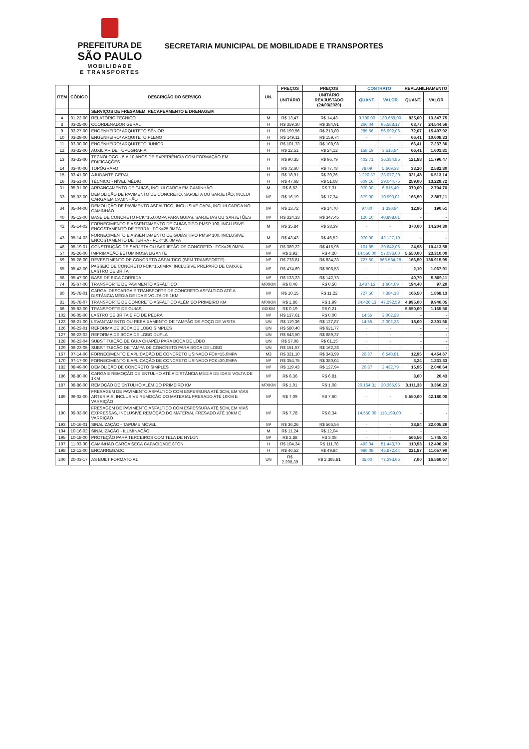PREFEITURA DE
SÃO PAULO
MOBILIDADE
E TRANSPORTES
SECRETARIA MUNICIPAL DE MOBILIDADE E TRANSPORTES
| ITEM | CÓDIGO | DESCRIÇÃO DO SERVIÇO | UN. | PREÇOS | PREÇOS | CONTRATO | | REPLANILHAMENTO | |
| --- | --- | --- | --- | --- | --- | --- | --- | --- | --- |
| | | | | UNITÁRIO | UNITÁRIO REAJUSTADO (24/03/2020) | QUANT. | VALOR | QUANT. | VALOR |
| | | SERVIÇOS DE FRESAGEM, RECAPEAMENTO E DRENAGEM | | | | | | | |
| 4 | 01-22-00 | RELATÓRIO TÉCNICO | M | R$ 13,47 | R$ 14,43 | 9.700,00 | 130.659,00 | 925,00 | 13.347,75 |
| 8 | 03-25-00 | COORDENADOR GERAL | H | R$ 359,30 | R$ 384,91 | 266,04 | 95.588,17 | 63,77 | 24.544,56 |
| 9 | 03-27-00 | ENGENHEIRO/ ARQUITETO SÊNIOR | H | R$ 199,56 | R$ 213,80 | 285,56 | 56.992,06 | 72,07 | 15.407,92 |
| 10 | 03-29-00 | ENGENHEIRO/ ARQUITETO PLENO | H | R$ 149,11 | R$ 159,74 | - | - | 66,41 | 10.608,33 |
| 11 | 03-30-00 | ENGENHEIRO/ ARQUITETO JUNIOR | H | R$ 101,73 | R$ 108,98 | - | - | 66,41 | 7.237,36 |
| 12 | 03-32-00 | AUXILIAR DE TOPOGRAFIA | H | R$ 22,51 | R$ 24,12 | 158,19 | 3.515,84 | 66,41 | 1.601,81 |
| 13 | 03-33-00 | TECNÓLOGO - 5 À 10 ANOS DE EXPERIÊNCIA COM FORMAÇÃO EM EDIFICAÇÕES | H | R$ 90,35 | R$ 96,79 | 402,71 | 36.384,85 | 121,88 | 11.796,47 |
| 14 | 03-40-00 | TOPÓGRAFO | H | R$ 72,60 | R$ 77,78 | 78,09 | 5.669,33 | 33,20 | 2.582,30 |
| 15 | 03-41-00 | AJUDANTE GERAL | H | R$ 18,91 | R$ 20,26 | 1.220,37 | 23.077,20 | 321,48 | 6.513,14 |
| 16 | 03-51-00 | TÉCNICO - NÍVEL MÉDIO | H | R$ 47,68 | R$ 51,08 | 609,16 | 29.044,75 | 259,00 | 13.229,72 |
| 31 | 05-01-00 | ARRANCAMENTO DE GUIAS, INCLUI CARGA EM CAMINHÃO | M | R$ 6,82 | R$ 7,31 | 970,00 | 6.615,40 | 370,00 | 2.704,70 |
| 33 | 05-03-00 | DEMOLIÇÃO DE PAVIMENTO DE CONCRETO, SARJETA OU SARJETÃO, INCLUI CARGA EM CAMINHÃO | M² | R$ 16,19 | R$ 17,34 | 679,00 | 10.993,01 | 166,50 | 2.887,11 |
| 34 | 05-04-00 | DEMOLIÇÃO DE PAVIMENTO ASFÁLTICO, INCLUSIVE CAPA, INCLUI CARGA NO CAMINHÃO | M² | R$ 13,72 | R$ 14,70 | 97,00 | 1.330,84 | 12,96 | 190,51 |
| 40 | 05-13-00 | BASE DE CONCRETO FCK=15,00MPA PARA GUIAS, SARJETAS OU SARJETÕES | M³ | R$ 324,33 | R$ 347,45 | 126,10 | 40.898,01 | - | - |
| 42 | 05-14-02 | FORNECIMENTO E ASSENTAMENTO DE GUIAS TIPO PMSP 100, INCLUSIVE ENCOSTAMENTO DE TERRA - FCK=25,0MPA | M | R$ 35,84 | R$ 38,39 | - | - | 370,00 | 14.204,30 |
| 43 | 05-14-03 | FORNECIMENTO E ASSENTAMENTO DE GUIAS TIPO PMSP 100, INCLUSIVE ENCOSTAMENTO DE TERRA - FCK=30,0MPA | M | R$ 43,43 | R$ 46,52 | 970,00 | 42.127,10 | - | - |
| 46 | 05-19-01 | CONSTRUÇÃO DE SARJETA OU SARJETÃO DE CONCRETO - FCK=25,0MPA | M³ | R$ 389,22 | R$ 416,96 | 101,85 | 39.642,06 | 24,98 | 10.413,58 |
| 57 | 05-26-00 | IMPRIMAÇÃO BETUMINOSA LIGANTE | M² | R$ 3,92 | R$ 4,20 | 14.550,00 | 57.036,00 | 5.550,00 | 23.310,00 |
| 59 | 05-28-00 | REVESTIMENTO DE CONCRETO ASFÁLTICO (SEM TRANSPORTE) | M³ | R$ 778,81 | R$ 834,33 | 727,50 | 566.584,28 | 166,50 | 138.915,95 |
| 65 | 05-42-00 | PASSEIO DE CONCRETO FCK=15,0MPA, INCLUSIVE PREPARO DE CAIXA E LASTRO DE BRITA | M³ | R$ 474,69 | R$ 508,53 | - | - | 2,10 | 1.067,91 |
| 68 | 05-47-00 | BASE DE BICA CORRIDA | M³ | R$ 133,23 | R$ 142,73 | - | - | 40,70 | 5.809,11 |
| 74 | 05-67-00 | TRANSPORTE DE PAVIMENTO ASFÁLTICO | M²XKM | R$ 0,46 | R$ 0,50 | 3.487,15 | 1.604,09 | 194,40 | 97,20 |
| 80 | 05-78-01 | CARGA, DESCARGA E TRANSPORTE DE CONCRETO ASFÁLTICO ATÉ A DISTÂNCIA MÉDIA DE IDA E VOLTA DE 1KM | M³ | R$ 10,15 | R$ 11,22 | 727,50 | 7.384,13 | 166,50 | 1.868,13 |
| 81 | 05-78-07 | TRANSPORTE DE CONCRETO ASFÁLTICO ALÉM DO PRIMEIRO KM | M³XKM | R$ 1,86 | R$ 1,99 | 24.426,13 | 47.292,59 | 4.995,00 | 9.940,05 |
| 86 | 05-82-00 | TRANSPORTE DE GUIAS | MXKM | R$ 0,19 | R$ 0,21 | - | - | 5.550,00 | 1.165,50 |
| 102 | 06-05-00 | LASTRO DE BRITA E PÓ DE PEDRA | M³ | R$ 137,61 | R$ 0,00 | 14,55 | 2.002,23 | - | - |
| 123 | 06-21-00 | LEVANTAMENTO OU REBAIXAMENTO DE TAMPÃO DE POÇO DE VISITA | UN | R$ 119,36 | R$ 127,87 | 14,55 | 2.002,23 | 18,00 | 2.301,66 |
| 126 | 06-23-01 | REFORMA DE BOCA DE LOBO SIMPLES | UN | R$ 580,40 | R$ 621,77 | - | - | - | - |
| 127 | 06-23-02 | REFORMA DE BOCA DE LOBO DUPLA | UN | R$ 643,50 | R$ 689,37 | - | - | - | - |
| 128 | 06-23-04 | SUBSTITUIÇÃO DE GUIA CHAPÉU PARA BOCA DE LOBO | UN | R$ 57,08 | R$ 61,15 | - | - | - | - |
| 129 | 06-23-05 | SUBSTITUIÇÃO DE TAMPA DE CONCRETO PARA BOCA DE LOBO | UN | R$ 151,57 | R$ 162,38 | - | - | - | - |
| 167 | 07-14-00 | FORNECIMENTO E APLICAÇÃO DE CONCRETO USINADO FCK=15,0MPA | M3 | R$ 321,10 | R$ 343,99 | 20,37 | 6.540,81 | 12,95 | 4.454,67 |
| 170 | 07-17-00 | FORNECIMENTO E APLICAÇÃO DE CONCRETO USINADO FCK=30,0MPA | M³ | R$ 354,75 | R$ 380,04 | - | - | 3,24 | 1.231,33 |
| 182 | 08-49-00 | DEMOLIÇÃO DE CONCRETO SIMPLES | M³ | R$ 119,43 | R$ 127,94 | 20,37 | 2.432,79 | 15,95 | 2.040,64 |
| 186 | 08-80-00 | CARGA E REMOÇÃO DE ENTULHO ATÉ A DISTÂNCIA MÉDIA DE IDA E VOLTA DE 1KM | M³ | R$ 6,36 | R$ 6,81 | | | 3,00 | 20,43 |
| 187 | 08-86-00 | REMOÇÃO DE ENTULHO ALÉM DO PRIMEIRO KM | M³XKM | R$ 1,01 | R$ 1,08 | 20.164,31 | 20.365,95 | 3.111,33 | 3.360,23 |
| 189 | 09-02-00 | FRESAGEM DE PAVIMENTO ASFÁLTICO COM ESPESSURA ATÉ 3CM, EM VIAS ARTERIAIS, INCLUSIVE REMOÇÃO DO MATERIAL FRESADO ATÉ 10KM E VARRIÇÃO | M² | R$ 7,09 | R$ 7,60 | - | - | 5.550,00 | 42.180,00 |
| 190 | 09-03-00 | FRESAGEM DE PAVIMENTO ASFÁLTICO COM ESPESSURA ATÉ 5CM, EM VIAS EXPRESSAS, INCLUSIVE REMOÇÃO DO MATERIAL FRESADO ATÉ 10KM E VARRIÇÃO | M² | R$ 7,78 | R$ 8,34 | 14.550,00 | 113.199,00 | - | - |
| 193 | 10-16-01 | SINALIZAÇÃO - TAPUME MÓVEL | M² | R$ 36,26 | R$ 566,56 | - | - | 38,84 | 22.005,29 |
| 194 | 10-16-02 | SINALIZAÇÃO - ILUMINAÇÃO | M | R$ 11,24 | R$ 12,04 | - | - | - | - |
| 195 | 10-18-00 | PROTEÇÃO PARA TERCEIROS COM TELA DE NYLON | M² | R$ 2,88 | R$ 3,08 | - | - | 566,56 | 1.745,01 |
| 197 | 11-03-00 | CAMINHÃO CARGA SECA CAPACIDADE 8TON. | H | R$ 104,34 | R$ 111,78 | 493,04 | 51.443,79 | 110,93 | 12.400,20 |
| 198 | 12-12-00 | ENCARREGADO | H | R$ 46,52 | R$ 49,84 | 986,08 | 45.872,44 | 221,87 | 11.057,90 |
| 206 | 20-03-17 | AS BUILT FORMATO A1 | UN | R$ 2.208,39 | R$ 2.365,81 | 35,00 | 77.293,65 | 7,00 | 16.560,67 |